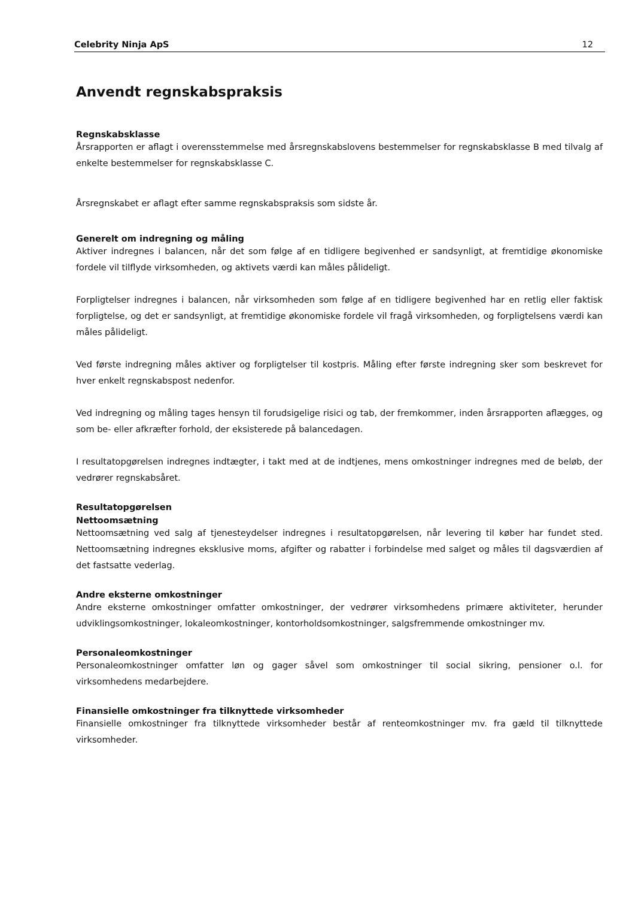Celebrity Ninja ApS 12
Anvendt regnskabspraksis
Regnskabsklasse
Årsrapporten er aflagt i overensstemmelse med årsregnskabslovens bestemmelser for regnskabsklasse B med tilvalg af enkelte bestemmelser for regnskabsklasse C.
Årsregnskabet er aflagt efter samme regnskabspraksis som sidste år.
Generelt om indregning og måling
Aktiver indregnes i balancen, når det som følge af en tidligere begivenhed er sandsynligt, at fremtidige økonomiske fordele vil tilflyde virksomheden, og aktivets værdi kan måles pålideligt.
Forpligtelser indregnes i balancen, når virksomheden som følge af en tidligere begivenhed har en retlig eller faktisk forpligtelse, og det er sandsynligt, at fremtidige økonomiske fordele vil fragå virksomheden, og forpligtelsens værdi kan måles pålideligt.
Ved første indregning måles aktiver og forpligtelser til kostpris. Måling efter første indregning sker som beskrevet for hver enkelt regnskabspost nedenfor.
Ved indregning og måling tages hensyn til forudsigelige risici og tab, der fremkommer, inden årsrapporten aflægges, og som be- eller afkræfter forhold, der eksisterede på balancedagen.
I resultatopgørelsen indregnes indtægter, i takt med at de indtjenes, mens omkostninger indregnes med de beløb, der vedrører regnskabsåret.
Resultatopgørelsen
Nettoomsætning
Nettoomsætning ved salg af tjenesteydelser indregnes i resultatopgørelsen, når levering til køber har fundet sted. Nettoomsætning indregnes eksklusive moms, afgifter og rabatter i forbindelse med salget og måles til dagsværdien af det fastsatte vederlag.
Andre eksterne omkostninger
Andre eksterne omkostninger omfatter omkostninger, der vedrører virksomhedens primære aktiviteter, herunder udviklingsomkostninger, lokaleomkostninger, kontorholdsomkostninger, salgsfremmende omkostninger mv.
Personaleomkostninger
Personaleomkostninger omfatter løn og gager såvel som omkostninger til social sikring, pensioner o.l. for virksomhedens medarbejdere.
Finansielle omkostninger fra tilknyttede virksomheder
Finansielle omkostninger fra tilknyttede virksomheder består af renteomkostninger mv. fra gæld til tilknyttede virksomheder.